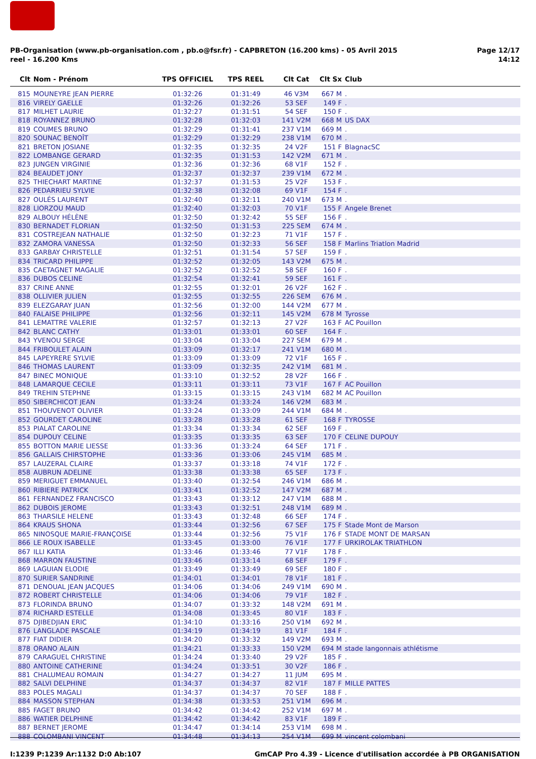PB-Organisation (www.pb-organisation.com , pb.o@fsr.fr) - CAPBRETON (16.200 kms) - 05 Avril 2015
reel - 16.200 Kms
Page 12/17
14:12
| Clt | Nom - Prénom | TPS OFFICIEL | TPS REEL | Clt Cat | Clt Sx | Club |
| --- | --- | --- | --- | --- | --- | --- |
| 815 | MOUNEYRE JEAN PIERRE | 01:32:26 | 01:31:49 | 46 V3M | 667 M | . |
| 816 | VIRELY GAELLE | 01:32:26 | 01:32:26 | 53 SEF | 149 F | . |
| 817 | MILHET LAURIE | 01:32:27 | 01:31:51 | 54 SEF | 150 F | . |
| 818 | ROYANNEZ BRUNO | 01:32:28 | 01:32:03 | 141 V2M | 668 M | US DAX |
| 819 | COUMES BRUNO | 01:32:29 | 01:31:41 | 237 V1M | 669 M | . |
| 820 | SOUNAC BENOÎT | 01:32:29 | 01:32:29 | 238 V1M | 670 M | . |
| 821 | BRETON JOSIANE | 01:32:35 | 01:32:35 | 24 V2F | 151 F | BlagnacSC |
| 822 | LOMBANGE GERARD | 01:32:35 | 01:31:53 | 142 V2M | 671 M | . |
| 823 | JUNGEN VIRGINIE | 01:32:36 | 01:32:36 | 68 V1F | 152 F | . |
| 824 | BEAUDET JONY | 01:32:37 | 01:32:37 | 239 V1M | 672 M | . |
| 825 | THIECHART MARTINE | 01:32:37 | 01:31:53 | 25 V2F | 153 F | . |
| 826 | PEDARRIEU SYLVIE | 01:32:38 | 01:32:08 | 69 V1F | 154 F | . |
| 827 | OULÉS LAURENT | 01:32:40 | 01:32:11 | 240 V1M | 673 M | . |
| 828 | LIORZOU MAUD | 01:32:40 | 01:32:03 | 70 V1F | 155 F | Angele Brenet |
| 829 | ALBOUY HÉLÈNE | 01:32:50 | 01:32:42 | 55 SEF | 156 F | . |
| 830 | BERNADET FLORIAN | 01:32:50 | 01:31:53 | 225 SEM | 674 M | . |
| 831 | COSTREJEAN NATHALIE | 01:32:50 | 01:32:23 | 71 V1F | 157 F | . |
| 832 | ZAMORA VANESSA | 01:32:50 | 01:32:33 | 56 SEF | 158 F | Marlins Triatlon Madrid |
| 833 | GARBAY CHRISTELLE | 01:32:51 | 01:31:54 | 57 SEF | 159 F | . |
| 834 | TRICARD PHILIPPE | 01:32:52 | 01:32:05 | 143 V2M | 675 M | . |
| 835 | CAETAGNET MAGALIE | 01:32:52 | 01:32:52 | 58 SEF | 160 F | . |
| 836 | DUBOS CELINE | 01:32:54 | 01:32:41 | 59 SEF | 161 F | . |
| 837 | CRINE ANNE | 01:32:55 | 01:32:01 | 26 V2F | 162 F | . |
| 838 | OLLIVIER JULIEN | 01:32:55 | 01:32:55 | 226 SEM | 676 M | . |
| 839 | ELEZGARAY JUAN | 01:32:56 | 01:32:00 | 144 V2M | 677 M | . |
| 840 | FALAISE PHILIPPE | 01:32:56 | 01:32:11 | 145 V2M | 678 M | Tyrosse |
| 841 | LEMATTRE VALERIE | 01:32:57 | 01:32:13 | 27 V2F | 163 F | AC Pouillon |
| 842 | BLANC CATHY | 01:33:01 | 01:33:01 | 60 SEF | 164 F | . |
| 843 | YVENOU SERGE | 01:33:04 | 01:33:04 | 227 SEM | 679 M | . |
| 844 | FRIBOULET ALAIN | 01:33:09 | 01:32:17 | 241 V1M | 680 M | . |
| 845 | LAPEYRERE SYLVIE | 01:33:09 | 01:33:09 | 72 V1F | 165 F | . |
| 846 | THOMAS LAURENT | 01:33:09 | 01:32:35 | 242 V1M | 681 M | . |
| 847 | BINEC MONIQUE | 01:33:10 | 01:32:52 | 28 V2F | 166 F | . |
| 848 | LAMARQUE CECILE | 01:33:11 | 01:33:11 | 73 V1F | 167 F | AC Pouillon |
| 849 | TREHIN STEPHNE | 01:33:15 | 01:33:15 | 243 V1M | 682 M | AC Pouillon |
| 850 | SIBERCHICOT JEAN | 01:33:24 | 01:33:24 | 146 V2M | 683 M | . |
| 851 | THOUVENOT OLIVIER | 01:33:24 | 01:33:09 | 244 V1M | 684 M | . |
| 852 | GOURDET CAROLINE | 01:33:28 | 01:33:28 | 61 SEF | 168 F | TYROSSE |
| 853 | PIALAT CAROLINE | 01:33:34 | 01:33:34 | 62 SEF | 169 F | . |
| 854 | DUPOUY CELINE | 01:33:35 | 01:33:35 | 63 SEF | 170 F | CELINE DUPOUY |
| 855 | BOTTON MARIE LIESSE | 01:33:36 | 01:33:24 | 64 SEF | 171 F | . |
| 856 | GALLAIS CHIRSTOPHE | 01:33:36 | 01:33:06 | 245 V1M | 685 M | . |
| 857 | LAUZERAL CLAIRE | 01:33:37 | 01:33:18 | 74 V1F | 172 F | . |
| 858 | AUBRUN ADELINE | 01:33:38 | 01:33:38 | 65 SEF | 173 F | . |
| 859 | MERIGUET EMMANUEL | 01:33:40 | 01:32:54 | 246 V1M | 686 M | . |
| 860 | RIBIERE PATRICK | 01:33:41 | 01:32:52 | 147 V2M | 687 M | . |
| 861 | FERNANDEZ FRANCISCO | 01:33:43 | 01:33:12 | 247 V1M | 688 M | . |
| 862 | DUBOIS JEROME | 01:33:43 | 01:32:51 | 248 V1M | 689 M | . |
| 863 | THARSILE HELENE | 01:33:43 | 01:32:48 | 66 SEF | 174 F | . |
| 864 | KRAUS SHONA | 01:33:44 | 01:32:56 | 67 SEF | 175 F | Stade Mont de Marson |
| 865 | NINOSQUE MARIE-FRANÇOISE | 01:33:44 | 01:32:56 | 75 V1F | 176 F | STADE MONT DE MARSAN |
| 866 | LE ROUX ISABELLE | 01:33:45 | 01:33:00 | 76 V1F | 177 F | URKIROLAK TRIATHLON |
| 867 | ILLI KATIA | 01:33:46 | 01:33:46 | 77 V1F | 178 F | . |
| 868 | MARRON FAUSTINE | 01:33:46 | 01:33:14 | 68 SEF | 179 F | . |
| 869 | LAGUIAN ELODIE | 01:33:49 | 01:33:49 | 69 SEF | 180 F | . |
| 870 | SURIER SANDRINE | 01:34:01 | 01:34:01 | 78 V1F | 181 F | . |
| 871 | DENOUAL JEAN JACQUES | 01:34:06 | 01:34:06 | 249 V1M | 690 M | . |
| 872 | ROBERT CHRISTELLE | 01:34:06 | 01:34:06 | 79 V1F | 182 F | . |
| 873 | FLORINDA BRUNO | 01:34:07 | 01:33:32 | 148 V2M | 691 M | . |
| 874 | RICHARD ESTELLE | 01:34:08 | 01:33:45 | 80 V1F | 183 F | . |
| 875 | DJIBEDJIAN ERIC | 01:34:10 | 01:33:16 | 250 V1M | 692 M | . |
| 876 | LANGLADE PASCALE | 01:34:19 | 01:34:19 | 81 V1F | 184 F | . |
| 877 | FIAT DIDIER | 01:34:20 | 01:33:32 | 149 V2M | 693 M | . |
| 878 | ORANO ALAIN | 01:34:21 | 01:33:33 | 150 V2M | 694 M | stade langonnais athlétisme |
| 879 | CARAGUEL CHRISTINE | 01:34:24 | 01:33:40 | 29 V2F | 185 F | . |
| 880 | ANTOINE CATHERINE | 01:34:24 | 01:33:51 | 30 V2F | 186 F | . |
| 881 | CHALUMEAU ROMAIN | 01:34:27 | 01:34:27 | 11 JUM | 695 M | . |
| 882 | SALVI DELPHINE | 01:34:37 | 01:34:37 | 82 V1F | 187 F | MILLE PATTES |
| 883 | POLES MAGALI | 01:34:37 | 01:34:37 | 70 SEF | 188 F | . |
| 884 | MASSON STEPHAN | 01:34:38 | 01:33:53 | 251 V1M | 696 M | . |
| 885 | FAGET BRUNO | 01:34:42 | 01:34:42 | 252 V1M | 697 M | . |
| 886 | WATIER DELPHINE | 01:34:42 | 01:34:42 | 83 V1F | 189 F | . |
| 887 | BERNET JEROME | 01:34:47 | 01:34:14 | 253 V1M | 698 M | . |
| 888 | COLOMBANI VINCENT | 01:34:48 | 01:34:13 | 254 V1M | 699 M | vincent colombani |
I:1239 P:1239 Ar:1132 D:0 Ab:107
GmCAP Pro 4.39 - Licence d'utilisation accordée à PB ORGANISATION